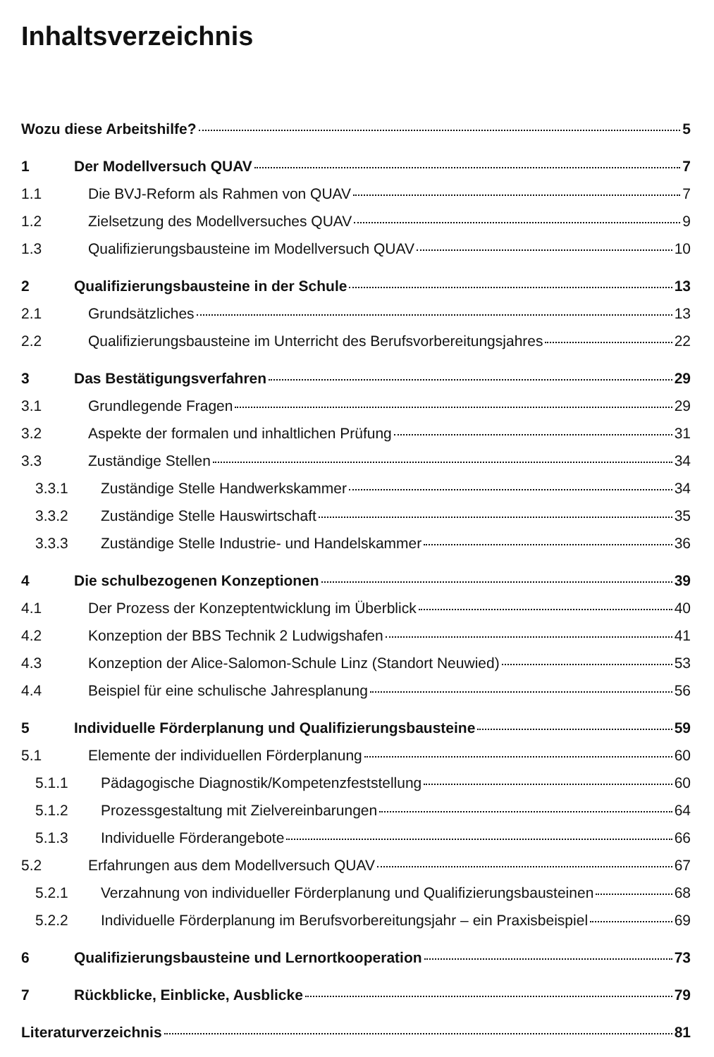Inhaltsverzeichnis
Wozu diese Arbeitshilfe? 5
1 Der Modellversuch QUAV 7
1.1 Die BVJ-Reform als Rahmen von QUAV 7
1.2 Zielsetzung des Modellversuches QUAV 9
1.3 Qualifizierungsbausteine im Modellversuch QUAV 10
2 Qualifizierungsbausteine in der Schule 13
2.1 Grundsätzliches 13
2.2 Qualifizierungsbausteine im Unterricht des Berufsvorbereitungsjahres 22
3 Das Bestätigungsverfahren 29
3.1 Grundlegende Fragen 29
3.2 Aspekte der formalen und inhaltlichen Prüfung 31
3.3 Zuständige Stellen 34
3.3.1 Zuständige Stelle Handwerkskammer 34
3.3.2 Zuständige Stelle Hauswirtschaft 35
3.3.3 Zuständige Stelle Industrie- und Handelskammer 36
4 Die schulbezogenen Konzeptionen 39
4.1 Der Prozess der Konzeptentwicklung im Überblick 40
4.2 Konzeption der BBS Technik 2 Ludwigshafen 41
4.3 Konzeption der Alice-Salomon-Schule Linz (Standort Neuwied) 53
4.4 Beispiel für eine schulische Jahresplanung 56
5 Individuelle Förderplanung und Qualifizierungsbausteine 59
5.1 Elemente der individuellen Förderplanung 60
5.1.1 Pädagogische Diagnostik/Kompetenzfeststellung 60
5.1.2 Prozessgestaltung mit Zielvereinbarungen 64
5.1.3 Individuelle Förderangebote 66
5.2 Erfahrungen aus dem Modellversuch QUAV 67
5.2.1 Verzahnung von individueller Förderplanung und Qualifizierungsbausteinen 68
5.2.2 Individuelle Förderplanung im Berufsvorbereitungsjahr – ein Praxisbeispiel 69
6 Qualifizierungsbausteine und Lernortkooperation 73
7 Rückblicke, Einblicke, Ausblicke 79
Literaturverzeichnis 81